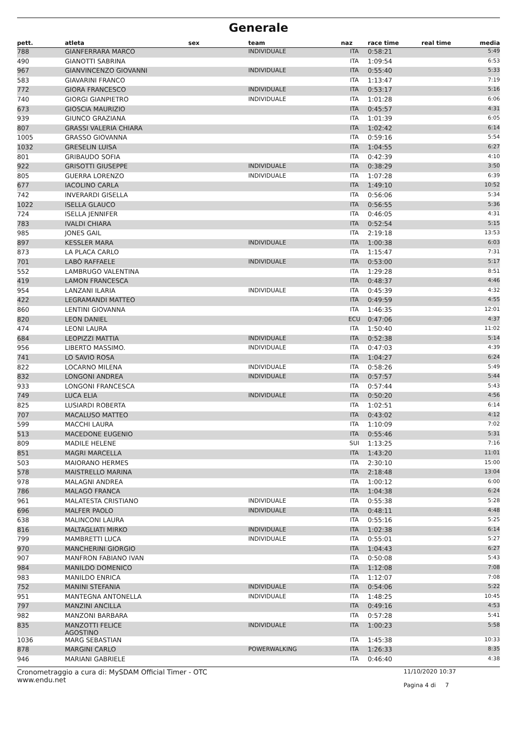Generale
| pett. | atleta | sex | team | naz | race time | real time | media |
| --- | --- | --- | --- | --- | --- | --- | --- |
| 788 | GIANFERRARA MARCO | | INDIVIDUALE | ITA | 0:58:21 | | 5:49 |
| 490 | GIANOTTI SABRINA | | | ITA | 1:09:54 | | 6:53 |
| 967 | GIANVINCENZO GIOVANNI | | INDIVIDUALE | ITA | 0:55:40 | | 5:33 |
| 583 | GIAVARINI FRANCO | | | ITA | 1:13:47 | | 7:19 |
| 772 | GIORA FRANCESCO | | INDIVIDUALE | ITA | 0:53:17 | | 5:16 |
| 740 | GIORGI GIANPIETRO | | INDIVIDUALE | ITA | 1:01:28 | | 6:06 |
| 673 | GIOSCIA MAURIZIO | | | ITA | 0:45:57 | | 4:31 |
| 939 | GIUNCO GRAZIANA | | | ITA | 1:01:39 | | 6:05 |
| 807 | GRASSI VALERIA CHIARA | | | ITA | 1:02:42 | | 6:14 |
| 1005 | GRASSO GIOVANNA | | | ITA | 0:59:16 | | 5:54 |
| 1032 | GRESELIN LUISA | | | ITA | 1:04:55 | | 6:27 |
| 801 | GRIBAUDO SOFIA | | | ITA | 0:42:39 | | 4:10 |
| 922 | GRISOTTI GIUSEPPE | | INDIVIDUALE | ITA | 0:38:29 | | 3:50 |
| 805 | GUERRA LORENZO | | INDIVIDUALE | ITA | 1:07:28 | | 6:39 |
| 677 | IACOLINO CARLA | | | ITA | 1:49:10 | | 10:52 |
| 742 | INVERARDI GISELLA | | | ITA | 0:56:06 | | 5:34 |
| 1022 | ISELLA GLAUCO | | | ITA | 0:56:55 | | 5:36 |
| 724 | ISELLA JENNIFER | | | ITA | 0:46:05 | | 4:31 |
| 783 | IVALDI CHIARA | | | ITA | 0:52:54 | | 5:15 |
| 985 | JONES GAIL | | | ITA | 2:19:18 | | 13:53 |
| 897 | KESSLER MARA | | INDIVIDUALE | ITA | 1:00:38 | | 6:03 |
| 873 | LA PLACA CARLO | | | ITA | 1:15:47 | | 7:31 |
| 701 | LABÒ RAFFAELE | | INDIVIDUALE | ITA | 0:53:00 | | 5:17 |
| 552 | LAMBRUGO VALENTINA | | | ITA | 1:29:28 | | 8:51 |
| 419 | LAMON FRANCESCA | | | ITA | 0:48:37 | | 4:46 |
| 954 | LANZANI ILARIA | | INDIVIDUALE | ITA | 0:45:39 | | 4:32 |
| 422 | LEGRAMANDI MATTEO | | | ITA | 0:49:59 | | 4:55 |
| 860 | LENTINI GIOVANNA | | | ITA | 1:46:35 | | 12:01 |
| 820 | LEON DANIEL | | | ECU | 0:47:06 | | 4:37 |
| 474 | LEONI LAURA | | | ITA | 1:50:40 | | 11:02 |
| 684 | LEOPIZZI MATTIA | | INDIVIDUALE | ITA | 0:52:38 | | 5:14 |
| 956 | LIBERTO MASSIMO. | | INDIVIDUALE | ITA | 0:47:03 | | 4:39 |
| 741 | LO SAVIO ROSA | | | ITA | 1:04:27 | | 6:24 |
| 822 | LOCARNO MILENA | | INDIVIDUALE | ITA | 0:58:26 | | 5:49 |
| 832 | LONGONI ANDREA | | INDIVIDUALE | ITA | 0:57:57 | | 5:44 |
| 933 | LONGONI FRANCESCA | | | ITA | 0:57:44 | | 5:43 |
| 749 | LUCA ELIA | | INDIVIDUALE | ITA | 0:50:20 | | 4:56 |
| 825 | LUSIARDI ROBERTA | | | ITA | 1:02:51 | | 6:14 |
| 707 | MACALUSO MATTEO | | | ITA | 0:43:02 | | 4:12 |
| 599 | MACCHI LAURA | | | ITA | 1:10:09 | | 7:02 |
| 513 | MACEDONE EUGENIO | | | ITA | 0:55:46 | | 5:31 |
| 809 | MADILE HELENE | | | SUI | 1:13:25 | | 7:16 |
| 851 | MAGRI MARCELLA | | | ITA | 1:43:20 | | 11:01 |
| 503 | MAIORANO HERMES | | | ITA | 2:30:10 | | 15:00 |
| 578 | MAISTRELLO MARINA | | | ITA | 2:18:48 | | 13:04 |
| 978 | MALAGNI ANDREA | | | ITA | 1:00:12 | | 6:00 |
| 786 | MALAGÒ FRANCA | | | ITA | 1:04:38 | | 6:24 |
| 961 | MALATESTA CRISTIANO | | INDIVIDUALE | ITA | 0:55:38 | | 5:28 |
| 696 | MALFER PAOLO | | INDIVIDUALE | ITA | 0:48:11 | | 4:48 |
| 638 | MALINCONI LAURA | | | ITA | 0:55:16 | | 5:25 |
| 816 | MALTAGLIATI MIRKO | | INDIVIDUALE | ITA | 1:02:38 | | 6:14 |
| 799 | MAMBRETTI LUCA | | INDIVIDUALE | ITA | 0:55:01 | | 5:27 |
| 970 | MANCHERINI GIORGIO | | | ITA | 1:04:43 | | 6:27 |
| 907 | MANFRON FABIANO IVAN | | | ITA | 0:50:08 | | 5:43 |
| 984 | MANILDO DOMENICO | | | ITA | 1:12:08 | | 7:08 |
| 983 | MANILDO ENRICA | | | ITA | 1:12:07 | | 7:08 |
| 752 | MANINI STEFANIA | | INDIVIDUALE | ITA | 0:54:06 | | 5:22 |
| 951 | MANTEGNA ANTONELLA | | INDIVIDUALE | ITA | 1:48:25 | | 10:45 |
| 797 | MANZINI ANCILLA | | | ITA | 0:49:16 | | 4:53 |
| 982 | MANZONI BARBARA | | | ITA | 0:57:28 | | 5:41 |
| 835 | MANZOTTI FELICE AGOSTINO | | INDIVIDUALE | ITA | 1:00:23 | | 5:58 |
| 1036 | MARG SEBASTIAN | | | ITA | 1:45:38 | | 10:33 |
| 878 | MARGINI CARLO | | POWERWALKING | ITA | 1:26:33 | | 8:35 |
| 946 | MARIANI GABRIELE | | | ITA | 0:46:40 | | 4:38 |
Cronometraggio a cura di: MySDAM Official Timer - OTC
www.endu.net
11/10/2020 10:37
Pagina 4 di 7